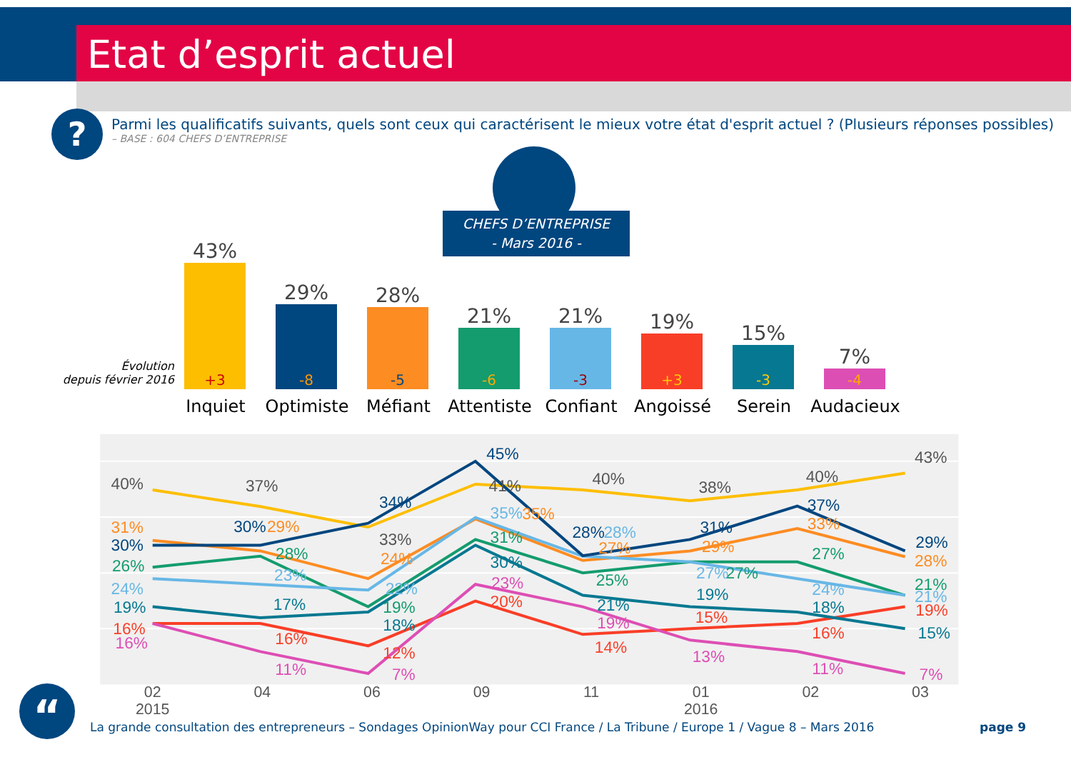Etat d’esprit actuel
?
Parmi les qualificatifs suivants, quels sont ceux qui caractérisent le mieux votre état d'esprit actuel ? (Plusieurs réponses possibles)
– BASE : 604 CHEFS D’ENTREPRISE
CHEFS D’ENTREPRISE
- Mars 2016 -
Évolution
depuis février 2016
43%
+3
29%
-8
28%
-5
21%
-6
21%
-3
19%
+3
15%
-3
7%
-4
Inquiet Optimiste Méfiant Attentiste Confiant Angoissé Serein Audacieux
02
2015
04
06
09
11
01
2016
02
03
40%
37%
33%
41%
40%
38%
40%
43%
30%
30%
34%
45%
28%
31%
37%
29%
31%
29%
24%
35%
27%
29%
33%
28%
26%
28%
19%
31%
25%
27%
27%
21%
24%
23%
22%
35%
28%
27%
24%
21%
16%
16%
12%
20%
14%
15%
16%
19%
19%
17%
18%
30%
21%
19%
18%
15%
16%
11%
7%
23%
19%
13%
11%
7%
“
La grande consultation des entrepreneurs – Sondages OpinionWay pour CCI France / La Tribune / Europe 1 / Vague 8 – Mars 2016
page 9